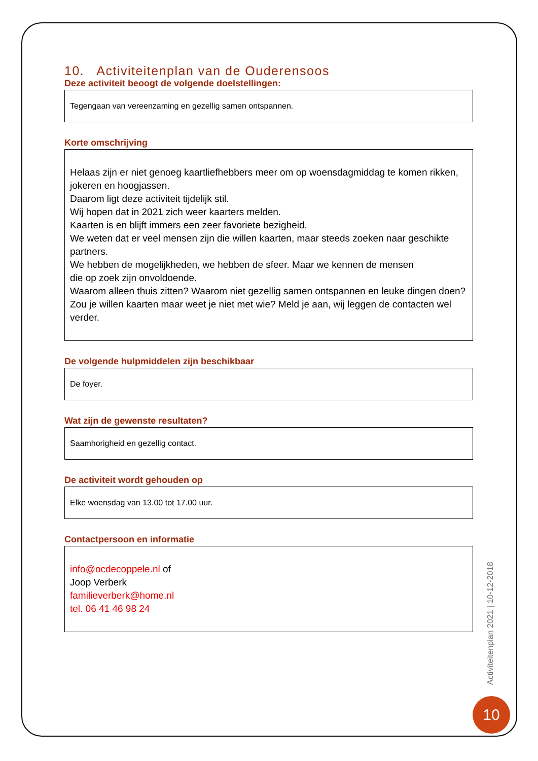10. Activiteitenplan van de Ouderensoos
Deze activiteit beoogt de volgende doelstellingen:
Tegengaan van vereenzaming en gezellig samen ontspannen.
Korte omschrijving
Helaas zijn er niet genoeg kaartliefhebbers meer om op woensdagmiddag te komen rikken, jokeren en hoogjassen.
Daarom ligt deze activiteit tijdelijk stil.
Wij hopen dat in 2021 zich weer kaarters melden.
Kaarten is en blijft immers een zeer favoriete bezigheid.
We weten dat er veel mensen zijn die willen kaarten, maar steeds zoeken naar geschikte partners.
We hebben de mogelijkheden, we hebben de sfeer. Maar we kennen de mensen
die op zoek zijn onvoldoende.
Waarom alleen thuis zitten? Waarom niet gezellig samen ontspannen en leuke dingen doen?
Zou je willen kaarten maar weet je niet met wie? Meld je aan, wij leggen de contacten wel verder.
De volgende hulpmiddelen zijn beschikbaar
De foyer.
Wat zijn de gewenste resultaten?
Saamhorigheid en gezellig contact.
De activiteit wordt gehouden op
Elke woensdag van 13.00 tot 17.00 uur.
Contactpersoon en informatie
info@ocdecoppele.nl of
Joop Verberk
familieverberk@home.nl
tel. 06 41 46 98 24
Activiteitenplan 2021 | 10-12-2018
10